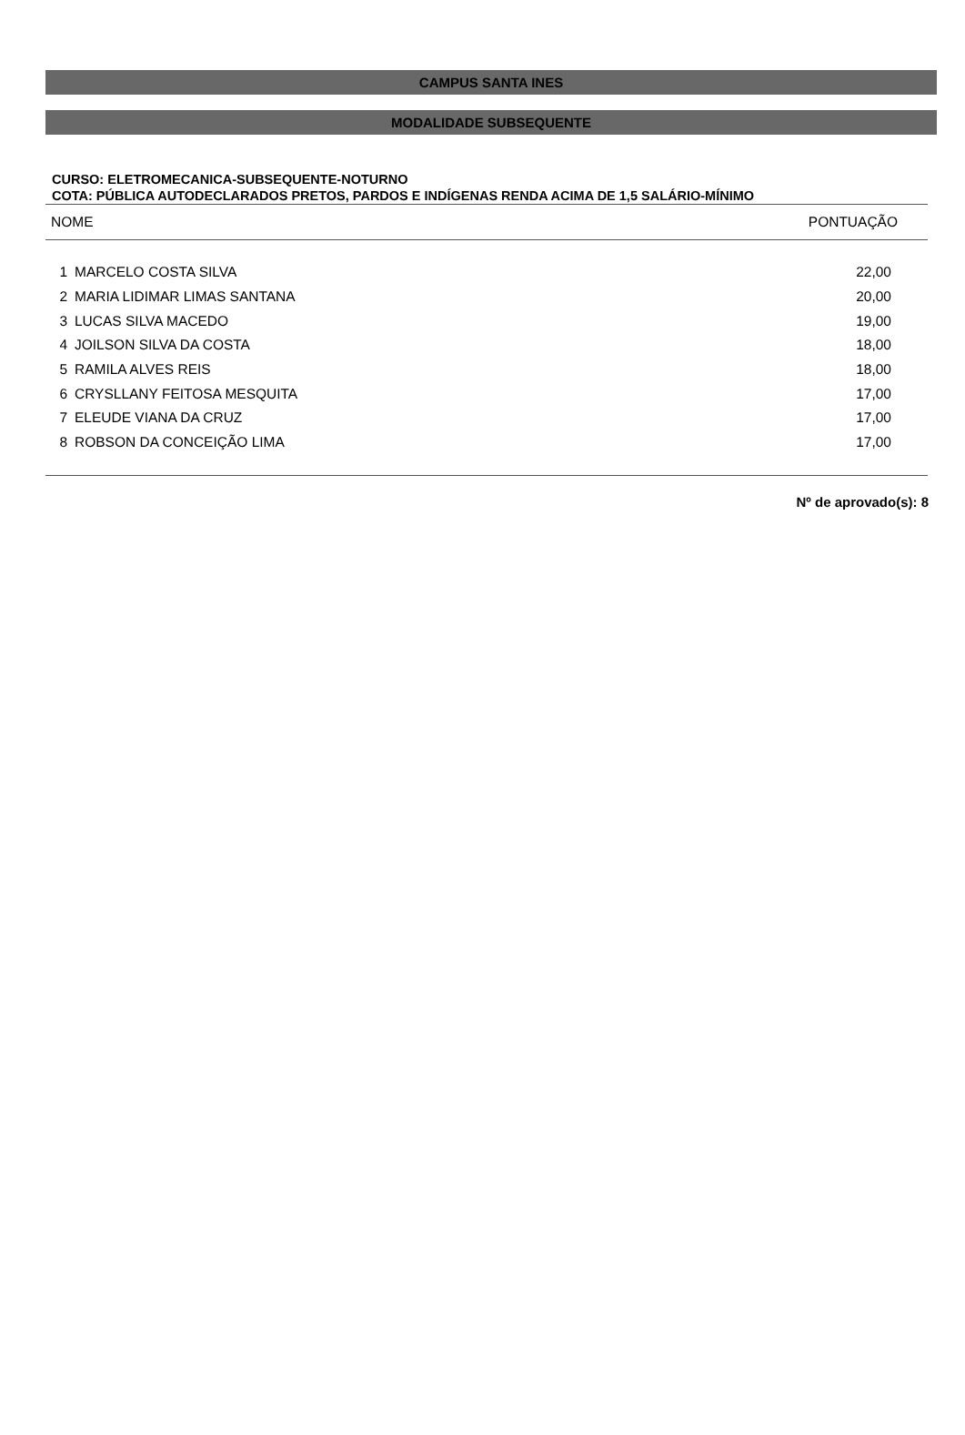CAMPUS SANTA INES
MODALIDADE SUBSEQUENTE
CURSO: ELETROMECANICA-SUBSEQUENTE-NOTURNO
COTA: PÚBLICA AUTODECLARADOS PRETOS, PARDOS E INDÍGENAS RENDA ACIMA DE 1,5 SALÁRIO-MÍNIMO
| NOME | | PONTUAÇÃO |
| --- | --- | --- |
| 1 | MARCELO COSTA SILVA | 22,00 |
| 2 | MARIA LIDIMAR LIMAS SANTANA | 20,00 |
| 3 | LUCAS SILVA MACEDO | 19,00 |
| 4 | JOILSON SILVA DA COSTA | 18,00 |
| 5 | RAMILA ALVES REIS | 18,00 |
| 6 | CRYSLLANY FEITOSA MESQUITA | 17,00 |
| 7 | ELEUDE VIANA DA CRUZ | 17,00 |
| 8 | ROBSON DA CONCEIÇÃO LIMA | 17,00 |
Nº de aprovado(s): 8